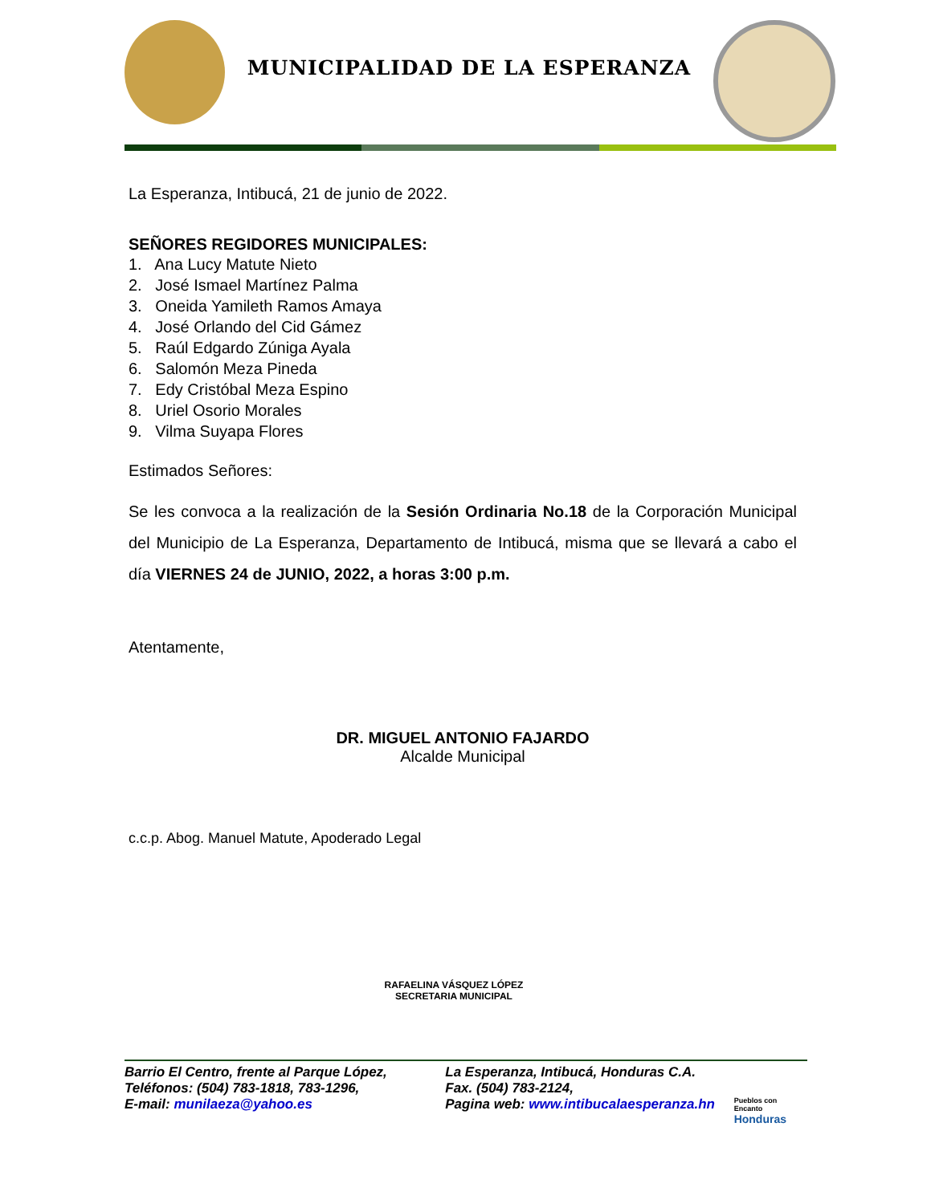MUNICIPALIDAD DE LA ESPERANZA
La Esperanza, Intibucá, 21 de junio de 2022.
SEÑORES REGIDORES MUNICIPALES:
1. Ana Lucy Matute Nieto
2. José Ismael Martínez Palma
3. Oneida Yamileth Ramos Amaya
4. José Orlando del Cid Gámez
5. Raúl Edgardo Zúniga Ayala
6. Salomón Meza Pineda
7. Edy Cristóbal Meza Espino
8. Uriel Osorio Morales
9. Vilma Suyapa Flores
Estimados Señores:
Se les convoca a la realización de la Sesión Ordinaria No.18 de la Corporación Municipal del Municipio de La Esperanza, Departamento de Intibucá, misma que se llevará a cabo el día VIERNES 24 de JUNIO, 2022, a horas 3:00 p.m.
Atentamente,
DR. MIGUEL ANTONIO FAJARDO
Alcalde Municipal
c.c.p. Abog. Manuel Matute, Apoderado Legal
RAFAELINA VÁSQUEZ LÓPEZ
SECRETARIA MUNICIPAL
Barrio El Centro, frente al Parque López,
Teléfonos: (504) 783-1818, 783-1296,
E-mail: munilaeza@yahoo.es
La Esperanza, Intibucá, Honduras C.A.
Fax. (504) 783-2124,
Pagina web: www.intibucalaesperanza.hn
Pueblos con Encanto
Honduras